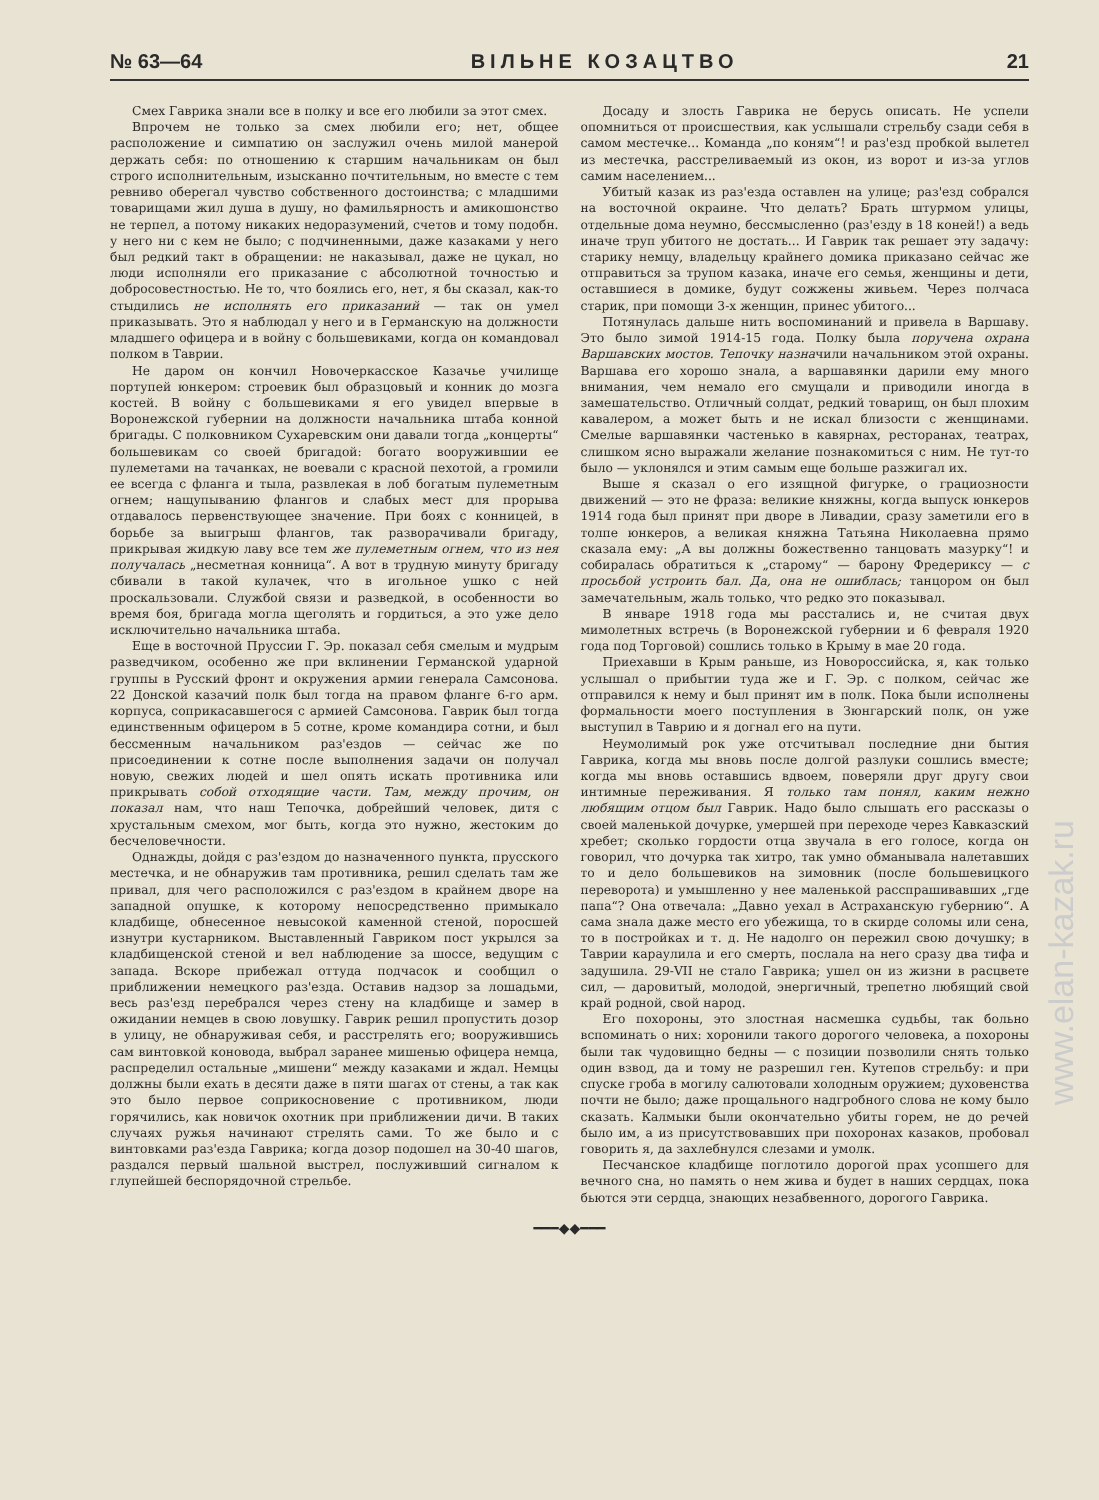№ 63—64 ВІЛЬНЕ КОЗАЦТВО 21
Смех Гаврика знали все в полку и все его любили за этот смех.
Впрочем не только за смех любили его; нет, общее расположение и симпатию он заслужил очень милой манерой держать себя: по отношению к старшим начальникам он был строго исполнительным, изысканно почтительным, но вместе с тем ревниво оберегал чувство собственного достоинства; с младшими товарищами жил душа в душу, но фамильярность и амикошонство не терпел, а потому никаких недоразумений, счетов и тому подобн. у него ни с кем не было; с подчиненными, даже казаками у него был редкий такт в обращении: не наказывал, даже не цукал, но люди исполняли его приказание с абсолютной точностью и добросовестностью. Не то, что боялись его, нет, я бы сказал, как-то стыдились не исполнять его приказаний — так он умел приказывать. Это я наблюдал у него и в Германскую на должности младшего офицера и в войну с большевиками, когда он командовал полком в Таврии.
Не даром он кончил Новочеркасское Казачье училище портупей юнкером: строевик был образцовый и конник до мозга костей. В войну с большевиками я его увидел впервые в Воронежской губернии на должности начальника штаба конной бригады. С полковником Сухаревским они давали тогда „концерты“ большевикам со своей бригадой: богато вооружившии ее пулеметами на тачанках, не воевали с красной пехотой, а громили ее всегда с фланга и тыла, развлекая в лоб богатым пулеметным огнем; нащупыванию флангов и слабых мест для прорыва отдавалось первенствующее значение. При боях с конницей, в борьбе за выигрыш флангов, так разворачивали бригаду, прикрывая жидкую лаву все тем же пулеметным огнем, что из нея получалась „несметная конница“. А вот в трудную минуту бригаду сбивали в такой кулачек, что в игольное ушко с ней проскальзовали. Службой связи и разведкой, в особенности во время боя, бригада могла щеголять и гордиться, а это уже дело исключительно начальника штаба.
Еще в восточной Пруссии Г. Эр. показал себя смелым и мудрым разведчиком, особенно же при вклинении Германской ударной группы в Русский фронт и окружения армии генерала Самсонова. 22 Донской казачий полк был тогда на правом фланге 6-го арм. корпуса, соприкасавшегося с армией Самсонова. Гаврик был тогда единственным офицером в 5 сотне, кроме командира сотни, и был бессменным начальником раз'ездов — сейчас же по присоединении к сотне после выполнения задачи он получал новую, свежих людей и шел опять искать противника или прикрывать собой отходящие части. Там, между прочим, он показал нам, что наш Тепочка, добрейший человек, дитя с хрустальным смехом, мог быть, когда это нужно, жестоким до бесчеловечности.
Однажды, дойдя с раз'ездом до назначенного пункта, прусского местечка, и не обнаружив там противника, решил сделать там же привал, для чего расположился с раз'ездом в крайнем дворе на западной опушке, к которому непосредственно примыкало кладбище, обнесенное невысокой каменной стеной, поросшей изнутри кустарником. Выставленный Гавриком пост укрылся за кладбищенской стеной и вел наблюдение за шоссе, ведущим с запада. Вскоре прибежал оттуда подчасок и сообщил о приближении немецкого раз'езда. Оставив надзор за лошадьми, весь раз'езд перебрался через стену на кладбище и замер в ожидании немцев в свою ловушку. Гаврик решил пропустить дозор в улицу, не обнаруживая себя, и расстрелять его; вооружившись сам винтовкой коновода, выбрал заранее мишенью офицера немца, распределил остальные „мишени“ между казаками и ждал. Немцы должны были ехать в десяти даже в пяти шагах от стены, а так как это было первое соприкосновение с противником, люди горячились, как новичок охотник при приближении дичи. В таких случаях ружья начинают стрелять сами. То же было и с винтовками раз'езда Гаврика; когда дозор подошел на 30-40 шагов, раздался первый шальной выстрел, послуживший сигналом к глупейшей беспорядочной стрельбе.
Досаду и злость Гаврика не берусь описать. Не успели опомниться от происшествия, как услышали стрельбу сзади себя в самом местечке... Команда „по коням“! и раз'езд пробкой вылетел из местечка, расстреливаемый из окон, из ворот и из-за углов самим населением...
Убитый казак из раз'езда оставлен на улице; раз'езд собрался на восточной окраине. Что делать? Брать штурмом улицы, отдельные дома неумно, бессмысленно (раз'езду в 18 коней!) а ведь иначе труп убитого не достать... И Гаврик так решает эту задачу: старику немцу, владельцу крайнего домика приказано сейчас же отправиться за трупом казака, иначе его семья, женщины и дети, оставшиеся в домике, будут сожжены живьем. Через полчаса старик, при помощи 3-х женщин, принес убитого...
Потянулась дальше нить воспоминаний и привела в Варшаву. Это было зимой 1914-15 года. Полку была поручена охрана Варшавских мостов. Тепочку назначили начальником этой охраны. Варшава его хорошо знала, а варшавянки дарили ему много внимания, чем немало его смущали и приводили иногда в замешательство. Отличный солдат, редкий товарищ, он был плохим кавалером, а может быть и не искал близости с женщинами. Смелые варшавянки частенько в кавярнах, ресторанах, театрах, слишком ясно выражали желание познакомиться с ним. Не тут-то было — уклонялся и этим самым еще больше разжигал их.
Выше я сказал о его изящной фигурке, о грациозности движений — это не фраза: великие княжны, когда выпуск юнкеров 1914 года был принят при дворе в Ливадии, сразу заметили его в толпе юнкеров, а великая княжна Татьяна Николаевна прямо сказала ему: „А вы должны божественно танцовать мазурку“! и собиралась обратиться к „старому“ — барону Фредериксу — с просьбой устроить бал. Да, она не ошиблась; танцором он был замечательным, жаль только, что редко это показывал.
В январе 1918 года мы расстались и, не считая двух мимолетных встречь (в Воронежской губернии и 6 февраля 1920 года под Торговой) сошлись только в Крыму в мае 20 года.
Приехавши в Крым раньше, из Новороссийска, я, как только услышал о прибытии туда же и Г. Эр. с полком, сейчас же отправился к нему и был принят им в полк. Пока были исполнены формальности моего поступления в Зюнгарский полк, он уже выступил в Таврию и я догнал его на пути.
Неумолимый рок уже отсчитывал последние дни бытия Гаврика, когда мы вновь после долгой разлуки сошлись вместе; когда мы вновь оставшись вдвоем, поверяли друг другу свои интимные переживания. Я только там понял, каким нежно любящим отцом был Гаврик. Надо было слышать его рассказы о своей маленькой дочурке, умершей при переходе через Кавказский хребет; сколько гордости отца звучала в его голосе, когда он говорил, что дочурка так хитро, так умно обманывала налетавших то и дело большевиков на зимовник (после большевицкого переворота) и умышленно у нее маленькой расспрашивавших „где папа“? Она отвечала: „Давно уехал в Астраханскую губернию“. А сама знала даже место его убежища, то в скирде соломы или сена, то в постройках и т. д. Не надолго он пережил свою дочушку; в Таврии караулила и его смерть, послала на него сразу два тифа и задушила. 29-VII не стало Гаврика; ушел он из жизни в расцвете сил, — даровитый, молодой, энергичный, трепетно любящий свой край родной, свой народ.
Его похороны, это злостная насмешка судьбы, так больно вспоминать о них: хоронили такого дорогого человека, а похороны были так чудовищно бедны — с позиции позволили снять только один взвод, да и тому не разрешил ген. Кутепов стрельбу: и при спуске гроба в могилу салютовали холодным оружием; духовенства почти не было; даже прощального надгробного слова не кому было сказать. Калмыки были окончательно убиты горем, не до речей было им, а из присутствовавших при похоронах казаков, пробовал говорить я, да захлебнулся слезами и умолк.
Песчанское кладбище поглотило дорогой прах усопшего для вечного сна, но память о нем жива и будет в наших сердцах, пока бьются эти сердца, знающих незабвенного, дорогого Гаврика.
━━━◆◆━━━
www.elan-kazak.ru